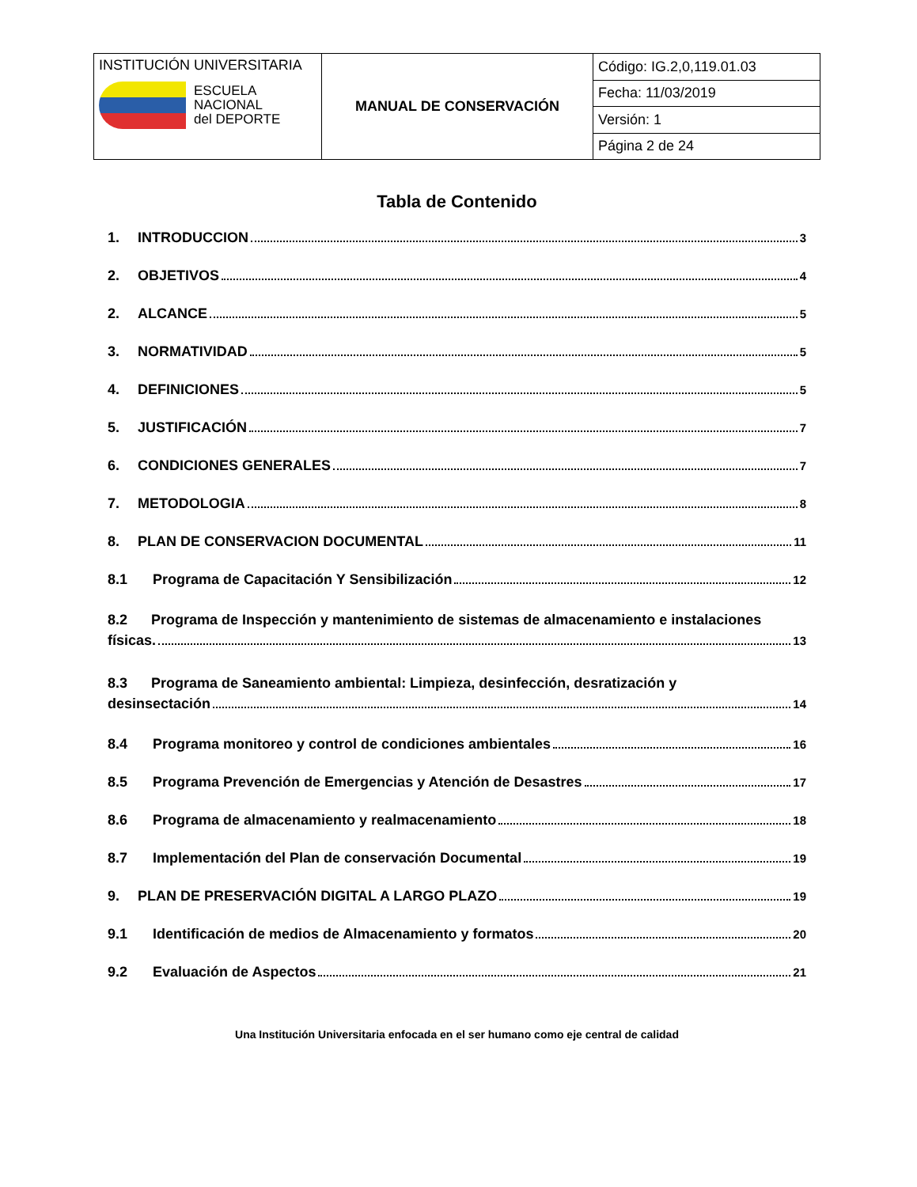| INSTITUCIÓN UNIVERSITARIA ESCUELA NACIONAL del DEPORTE | MANUAL DE CONSERVACIÓN | Código: IG.2,0,119.01.03 |
| | | Fecha: 11/03/2019 |
| | | Versión: 1 |
| | | Página 2 de 24 |
Tabla de Contenido
1. INTRODUCCION 3
2. OBJETIVOS 4
2. ALCANCE 5
3. NORMATIVIDAD 5
4. DEFINICIONES 5
5. JUSTIFICACIÓN 7
6. CONDICIONES GENERALES 7
7. METODOLOGIA 8
8. PLAN DE CONSERVACION DOCUMENTAL 11
8.1 Programa de Capacitación Y Sensibilización 12
8.2 Programa de Inspección y mantenimiento de sistemas de almacenamiento e instalaciones
físicas. 13
8.3 Programa de Saneamiento ambiental: Limpieza, desinfección, desratización y
desinsectación 14
8.4 Programa monitoreo y control de condiciones ambientales 16
8.5 Programa Prevención de Emergencias y Atención de Desastres 17
8.6 Programa de almacenamiento y realmacenamiento 18
8.7 Implementación del Plan de conservación Documental 19
9. PLAN DE PRESERVACIÓN DIGITAL A LARGO PLAZO 19
9.1 Identificación de medios de Almacenamiento y formatos 20
9.2 Evaluación de Aspectos 21
Una Institución Universitaria enfocada en el ser humano como eje central de calidad